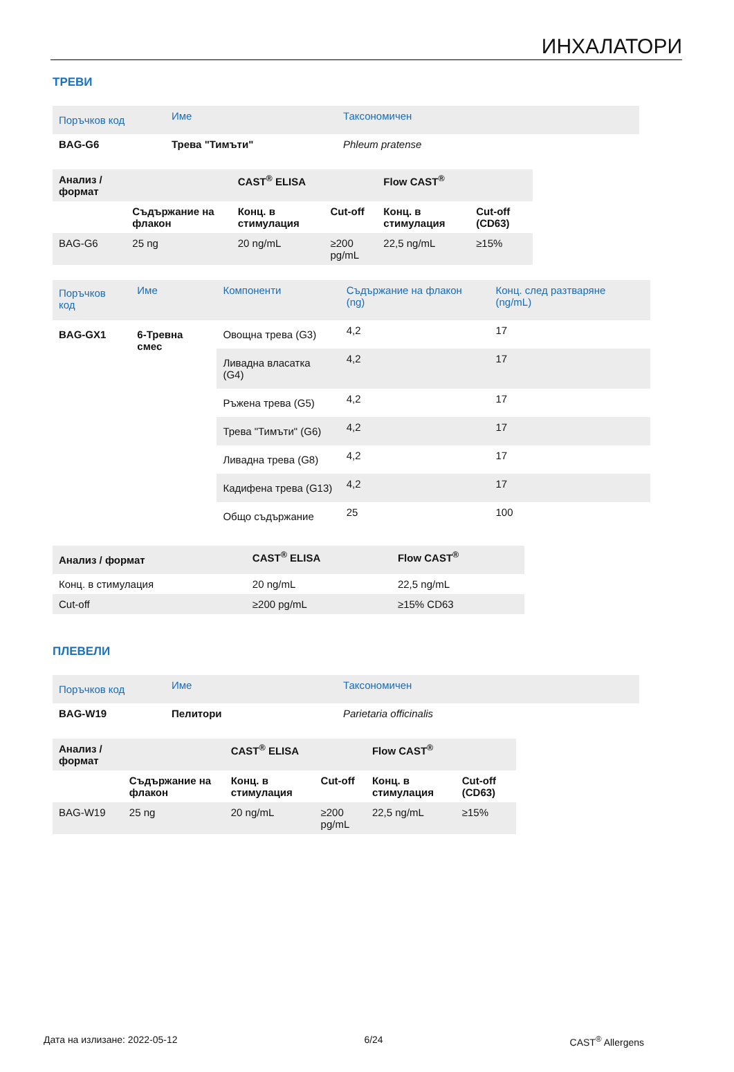ИНХАЛАТОРИ
ТРЕВИ
| Поръчков код | Име | Таксономичен |
| --- | --- | --- |
| BAG-G6 | Трева "Тимъти" | Phleum pratense |
| Анализ / формат | | CAST<sup>®</sup> ELISA | | Flow CAST<sup>®</sup> | |
| --- | --- | --- | --- | --- | --- |
| | Съдържание на флакон | Конц. в стимулация | Cut-off | Конц. в стимулация | Cut-off (CD63) |
| BAG-G6 | 25 ng | 20 ng/mL | ≥200 pg/mL | 22,5 ng/mL | ≥15% |
| Поръчков код | Име | Компоненти | Съдържание на флакон (ng) | Конц. след разтваряне (ng/mL) |
| --- | --- | --- | --- | --- |
| BAG-GX1 | 6-Тревна смес | Овощна трева (G3) | 4,2 | 17 |
| | | Ливадна власатка (G4) | 4,2 | 17 |
| | | Ръжена трева (G5) | 4,2 | 17 |
| | | Трева "Тимъти" (G6) | 4,2 | 17 |
| | | Ливадна трева (G8) | 4,2 | 17 |
| | | Кадифена трева (G13) | 4,2 | 17 |
| | | Общо съдържание | 25 | 100 |
| Анализ / формат | CAST<sup>®</sup> ELISA | Flow CAST<sup>®</sup> |
| --- | --- | --- |
| Конц. в стимулация | 20 ng/mL | 22,5 ng/mL |
| Cut-off | ≥200 pg/mL | ≥15% CD63 |
ПЛЕВЕЛИ
| Поръчков код | Име | Таксономичен |
| --- | --- | --- |
| BAG-W19 | Пелитори | Parietaria officinalis |
| Анализ / формат | | CAST<sup>®</sup> ELISA | | Flow CAST<sup>®</sup> | |
| --- | --- | --- | --- | --- | --- |
| | Съдържание на флакон | Конц. в стимулация | Cut-off | Конц. в стимулация | Cut-off (CD63) |
| BAG-W19 | 25 ng | 20 ng/mL | ≥200 pg/mL | 22,5 ng/mL | ≥15% |
Дата на излизане: 2022-05-12 6/24 CAST<sup>®</sup> Allergens